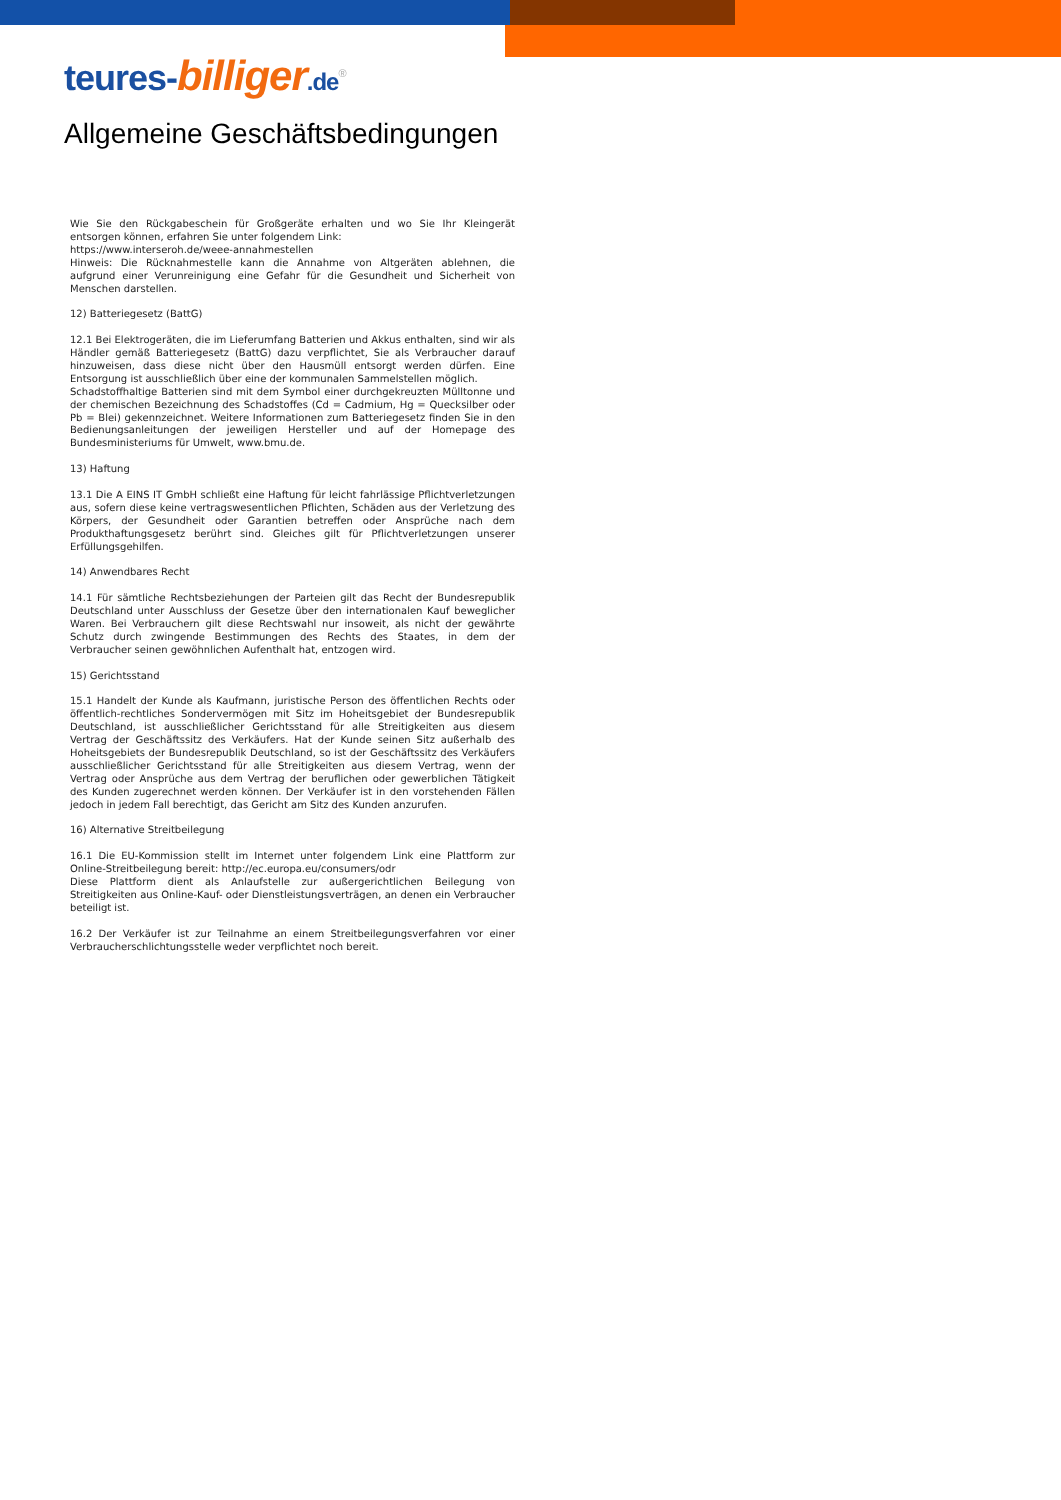teures-billiger.de<sup>®</sup>
Allgemeine Geschäftsbedingungen
Wie Sie den Rückgabeschein für Großgeräte erhalten und wo Sie Ihr Kleingerät entsorgen können, erfahren Sie unter folgendem Link:
https://www.interseroh.de/weee-annahmestellen
Hinweis: Die Rücknahmestelle kann die Annahme von Altgeräten ablehnen, die aufgrund einer Verunreinigung eine Gefahr für die Gesundheit und Sicherheit von Menschen darstellen.
12) Batteriegesetz (BattG)
12.1 Bei Elektrogeräten, die im Lieferumfang Batterien und Akkus enthalten, sind wir als Händler gemäß Batteriegesetz (BattG) dazu verpflichtet, Sie als Verbraucher darauf hinzuweisen, dass diese nicht über den Hausmüll entsorgt werden dürfen. Eine Entsorgung ist ausschließlich über eine der kommunalen Sammelstellen möglich.
Schadstoffhaltige Batterien sind mit dem Symbol einer durchgekreuzten Mülltonne und der chemischen Bezeichnung des Schadstoffes (Cd = Cadmium, Hg = Quecksilber oder Pb = Blei) gekennzeichnet. Weitere Informationen zum Batteriegesetz finden Sie in den Bedienungsanleitungen der jeweiligen Hersteller und auf der Homepage des Bundesministeriums für Umwelt, www.bmu.de.
13) Haftung
13.1 Die A EINS IT GmbH schließt eine Haftung für leicht fahrlässige Pflichtverletzungen aus, sofern diese keine vertragswesentlichen Pflichten, Schäden aus der Verletzung des Körpers, der Gesundheit oder Garantien betreffen oder Ansprüche nach dem Produkthaftungsgesetz berührt sind. Gleiches gilt für Pflichtverletzungen unserer Erfüllungsgehilfen.
14) Anwendbares Recht
14.1 Für sämtliche Rechtsbeziehungen der Parteien gilt das Recht der Bundesrepublik Deutschland unter Ausschluss der Gesetze über den internationalen Kauf beweglicher Waren. Bei Verbrauchern gilt diese Rechtswahl nur insoweit, als nicht der gewährte Schutz durch zwingende Bestimmungen des Rechts des Staates, in dem der Verbraucher seinen gewöhnlichen Aufenthalt hat, entzogen wird.
15) Gerichtsstand
15.1 Handelt der Kunde als Kaufmann, juristische Person des öffentlichen Rechts oder öffentlich-rechtliches Sondervermögen mit Sitz im Hoheitsgebiet der Bundesrepublik Deutschland, ist ausschließlicher Gerichtsstand für alle Streitigkeiten aus diesem Vertrag der Geschäftssitz des Verkäufers. Hat der Kunde seinen Sitz außerhalb des Hoheitsgebiets der Bundesrepublik Deutschland, so ist der Geschäftssitz des Verkäufers ausschließlicher Gerichtsstand für alle Streitigkeiten aus diesem Vertrag, wenn der Vertrag oder Ansprüche aus dem Vertrag der beruflichen oder gewerblichen Tätigkeit des Kunden zugerechnet werden können. Der Verkäufer ist in den vorstehenden Fällen jedoch in jedem Fall berechtigt, das Gericht am Sitz des Kunden anzurufen.
16) Alternative Streitbeilegung
16.1 Die EU-Kommission stellt im Internet unter folgendem Link eine Plattform zur Online-Streitbeilegung bereit: http://ec.europa.eu/consumers/odr
Diese Plattform dient als Anlaufstelle zur außergerichtlichen Beilegung von Streitigkeiten aus Online-Kauf- oder Dienstleistungsverträgen, an denen ein Verbraucher beteiligt ist.
16.2 Der Verkäufer ist zur Teilnahme an einem Streitbeilegungsverfahren vor einer Verbraucherschlichtungsstelle weder verpflichtet noch bereit.